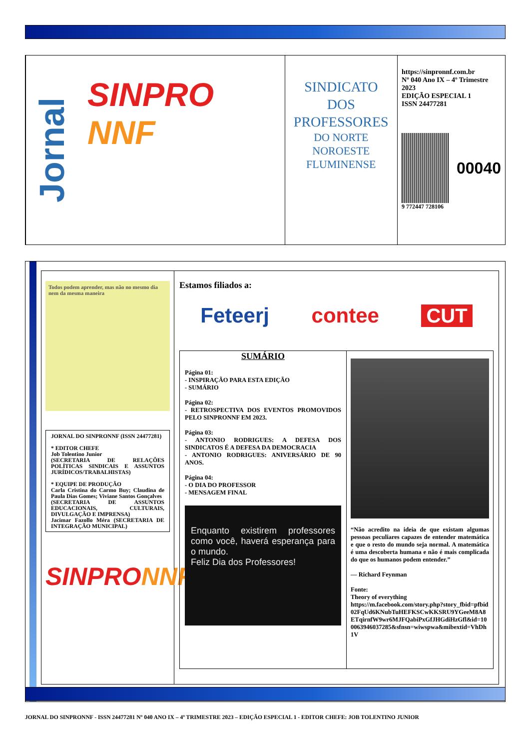Jornal
SINPRO NNF
SINDICATO
DOS
PROFESSORES
DO NORTE
NOROESTE
FLUMINENSE
https://sinpronnf.com.br
Nº 040 Ano IX – 4º Trimestre 2023
EDIÇÃO ESPECIAL 1
ISSN 24477281
00040
9 772447 728106
Todos podem aprender, mas não no mesmo dia nem da mesma maneira
JORNAL DO SINPRONNF (ISSN 24477281)
* EDITOR CHEFE
Job Tolentino Junior
(SECRETARIA DE RELAÇÕES POLÍTICAS SINDICAIS E ASSUNTOS JURÍDICOS/TRABALHISTAS)
* EQUIPE DE PRODUÇÃO
Carla Cristina do Carmo Buy; Claudina de Paula Dias Gomes; Viviane Santos Gonçalves
(SECRETARIA DE ASSUNTOS EDUCACIONAIS, CULTURAIS, DIVULGAÇÃO E IMPRENSA)
Jacimar Fazollo Méra (SECRETARIA DE INTEGRAÇÃO MUNICIPAL)
SINPRONNF
Estamos filiados a:
Feteerj contee CUT
SUMÁRIO
Página 01:
- INSPIRAÇÃO PARA ESTA EDIÇÃO
- SUMÁRIO
Página 02:
- RETROSPECTIVA DOS EVENTOS PROMOVIDOS PELO SINPRONNF EM 2023.
Página 03:
- ANTONIO RODRIGUES: A DEFESA DOS SINDICATOS É A DEFESA DA DEMOCRACIA
- ANTONIO RODRIGUES: ANIVERSÁRIO DE 90 ANOS.
Página 04:
- O DIA DO PROFESSOR
- MENSAGEM FINAL
Enquanto existirem professores como você, haverá esperança para o mundo.
Feliz Dia dos Professores!
“Não acredito na ideia de que existam algumas pessoas peculiares capazes de entender matemática e que o resto do mundo seja normal. A matemática é uma descoberta humana e não é mais complicada do que os humanos podem entender.”
— Richard Feynman
Fonte:
Theory of everything
https://m.facebook.com/story.php?story_fbid=pfbid02FqUd6KNubTuHEFKSCwKKSRU9YGeeM8A8ETqirnfW9wr6MJFQabiPxGfJHGdiHzGfl&id=100063946037285&sfnsn=wiwspwa&mibextid=VhDh1V
JORNAL DO SINPRONNF - ISSN 24477281 Nº 040 ANO IX – 4º TRIMESTRE 2023 – EDIÇÃO ESPECIAL 1 - EDITOR CHEFE: JOB TOLENTINO JUNIOR